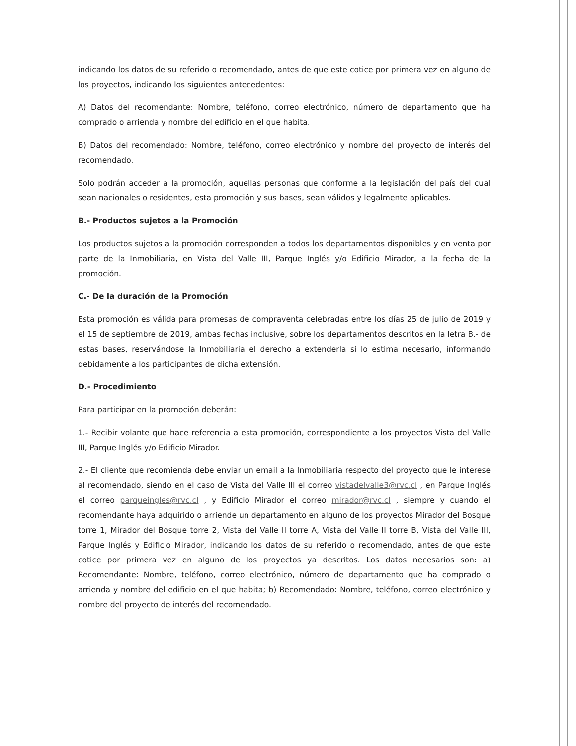indicando los datos de su referido o recomendado, antes de que este cotice por primera vez en alguno de los proyectos, indicando los siguientes antecedentes:
A) Datos del recomendante: Nombre, teléfono, correo electrónico, número de departamento que ha comprado o arrienda y nombre del edificio en el que habita.
B) Datos del recomendado: Nombre, teléfono, correo electrónico y nombre del proyecto de interés del recomendado.
Solo podrán acceder a la promoción, aquellas personas que conforme a la legislación del país del cual sean nacionales o residentes, esta promoción y sus bases, sean válidos y legalmente aplicables.
B.- Productos sujetos a la Promoción
Los productos sujetos a la promoción corresponden a todos los departamentos disponibles y en venta por parte de la Inmobiliaria, en Vista del Valle III, Parque Inglés y/o Edificio Mirador, a la fecha de la promoción.
C.- De la duración de la Promoción
Esta promoción es válida para promesas de compraventa celebradas entre los días 25 de julio de 2019 y el 15 de septiembre de 2019, ambas fechas inclusive, sobre los departamentos descritos en la letra B.- de estas bases, reservándose la Inmobiliaria el derecho a extenderla si lo estima necesario, informando debidamente a los participantes de dicha extensión.
D.- Procedimiento
Para participar en la promoción deberán:
1.- Recibir volante que hace referencia a esta promoción, correspondiente a los proyectos Vista del Valle III, Parque Inglés y/o Edificio Mirador.
2.- El cliente que recomienda debe enviar un email a la Inmobiliaria respecto del proyecto que le interese al recomendado, siendo en el caso de Vista del Valle III el correo vistadelvalle3@rvc.cl , en Parque Inglés el correo parqueingles@rvc.cl , y Edificio Mirador el correo mirador@rvc.cl , siempre y cuando el recomendante haya adquirido o arriende un departamento en alguno de los proyectos Mirador del Bosque torre 1, Mirador del Bosque torre 2, Vista del Valle II torre A, Vista del Valle II torre B, Vista del Valle III, Parque Inglés y Edificio Mirador, indicando los datos de su referido o recomendado, antes de que este cotice por primera vez en alguno de los proyectos ya descritos. Los datos necesarios son: a) Recomendante: Nombre, teléfono, correo electrónico, número de departamento que ha comprado o arrienda y nombre del edificio en el que habita; b) Recomendado: Nombre, teléfono, correo electrónico y nombre del proyecto de interés del recomendado.